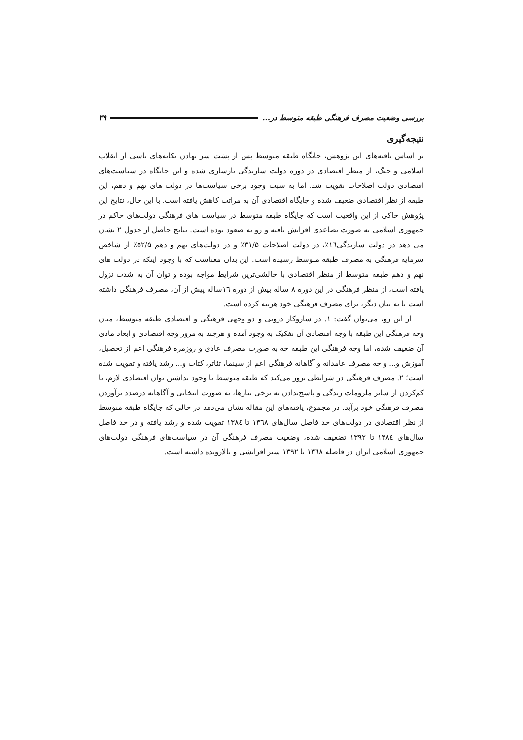بررسی وضعیت مصرف فرهنگی طبقه متوسط در... ۳۹
نتیجه‌گیری
بر اساس یافته‌های این پژوهش، جایگاه طبقه متوسط پس از پشت سر نهادن تکانه‌های ناشی از انقلاب اسلامی و جنگ، از منظر اقتصادی در دوره دولت سازندگی بازسازی شده و این جایگاه در سیاست‌های اقتصادی دولت اصلاحات تقویت شد. اما به سبب وجود برخی سیاست‌ها در دولت های نهم و دهم، این طبقه از نظر اقتصادی ضعیف شده و جایگاه اقتصادی آن به مراتب کاهش یافته است. با این حال، نتایج این پژوهش حاکی از این واقعیت است که جایگاه طبقه متوسط در سیاست های فرهنگی دولت‌های حاکم در جمهوری اسلامی به صورت تصاعدی افزایش یافته و رو به صعود بوده است. نتایج حاصل از جدول ۲ نشان می دهد در دولت سازندگی۱٦٪، در دولت اصلاحات ۳۱/۵٪ و در دولت‌های نهم و دهم ۵۲/۵٪ از شاخص سرمایه فرهنگی به مصرف طبقه متوسط رسیده است. این بدان معناست که با وجود اینکه در دولت های نهم و دهم طبقه متوسط از منظر اقتصادی با چالشی‌ترین شرایط مواجه بوده و توان آن به شدت نزول یافته است، از منظر فرهنگی در این دوره ۸ ساله بیش از دوره ۱٦ساله پیش از آن، مصرف فرهنگی داشته است یا به بیان دیگر، برای مصرف فرهنگی خود هزینه کرده است.
از این رو، می‌توان گفت: ۱. در سازوکار درونی و دو وجهی فرهنگی و اقتصادی طبقه متوسط، میان وجه فرهنگی این طبقه با وجه اقتصادی آن تفکیک به وجود آمده و هرچند به مرور وجه اقتصادی و ابعاد مادی آن ضعیف شده، اما وجه فرهنگی این طبقه چه به صورت مصرف عادی و روزمره فرهنگی اعم از تحصیل، آموزش و... و چه مصرف عامدانه و آگاهانه فرهنگی اعم از سینما، تئاتر، کتاب و... رشد یافته و تقویت شده است؛ ۲. مصرف فرهنگی در شرایطی بروز می‌کند که طبقه متوسط با وجود نداشتن توان اقتصادی لازم، با کم‌کردن از سایر ملزومات زندگی و پاسخ‌ندادن به برخی نیازها، به صورت انتخابی و آگاهانه درصدد برآوردن مصرف فرهنگی خود برآید. در مجموع، یافته‌های این مقاله نشان می‌دهد در حالی که جایگاه طبقه متوسط از نظر اقتصادی در دولت‌های حد فاصل سال‌های ۱۳٦۸ تا ۱۳۸٤ تقویت شده و رشد یافته و در حد فاصل سال‌های ۱۳۸٤ تا ۱۳۹۲ تضعیف شده، وضعیت مصرف فرهنگی آن در سیاست‌های فرهنگی دولت‌های جمهوری اسلامی ایران در فاصله ۱۳٦۸ تا ۱۳۹۲ سیر افزایشی و بالارونده داشته است.